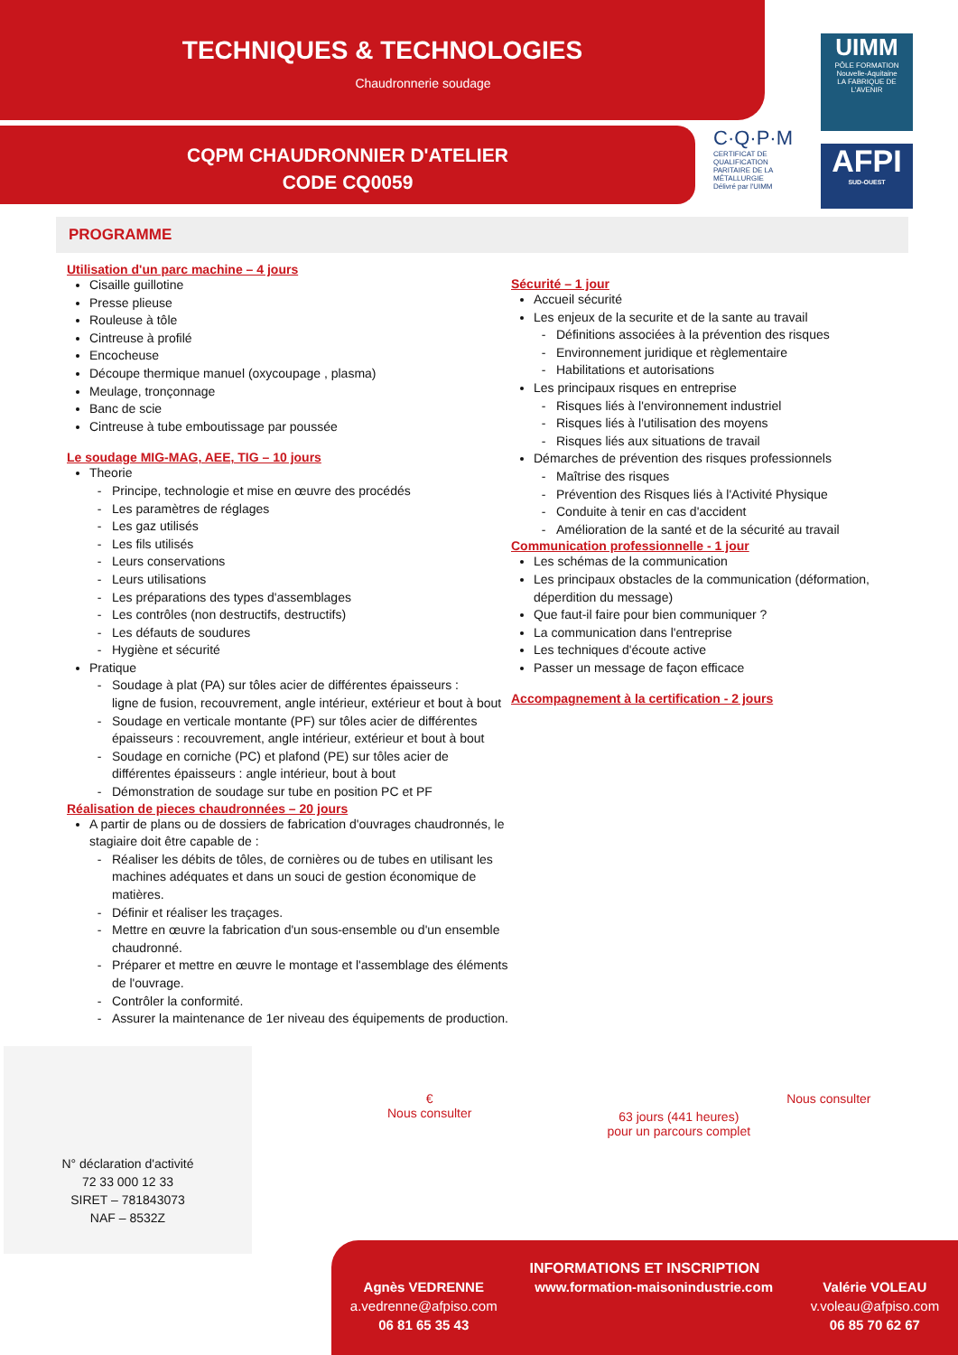TECHNIQUES & TECHNOLOGIES
Chaudronnerie soudage
CQPM CHAUDRONNIER D'ATELIER
CODE CQ0059
C·Q·P·M
CERTIFICAT DE QUALIFICATION PARITAIRE DE LA MÉTALLURGIE
Délivré par l'UIMM
UIMM
PÔLE FORMATION
Nouvelle-Aquitaine
LA FABRIQUE DE L'AVENIR
AFPI
SUD-OUEST
PROGRAMME
Utilisation d'un parc machine – 4 jours
Cisaille guillotine
Presse plieuse
Rouleuse à tôle
Cintreuse à profilé
Encocheuse
Découpe thermique manuel (oxycoupage , plasma)
Meulage, tronçonnage
Banc de scie
Cintreuse à tube emboutissage par poussée
Le soudage MIG-MAG, AEE, TIG – 10 jours
Theorie
Principe, technologie et mise en œuvre des procédés
Les paramètres de réglages
Les gaz utilisés
Les fils utilisés
Leurs conservations
Leurs utilisations
Les préparations des types d'assemblages
Les contrôles (non destructifs, destructifs)
Les défauts de soudures
Hygiène et sécurité
Pratique
Soudage à plat (PA) sur tôles acier de différentes épaisseurs :
ligne de fusion, recouvrement, angle intérieur, extérieur et bout à bout
Soudage en verticale montante (PF) sur tôles acier de différentes épaisseurs : recouvrement, angle intérieur, extérieur et bout à bout
Soudage en corniche (PC) et plafond (PE) sur tôles acier de différentes épaisseurs : angle intérieur, bout à bout
Démonstration de soudage sur tube en position PC et PF
Réalisation de pieces chaudronnées – 20 jours
A partir de plans ou de dossiers de fabrication d'ouvrages chaudronnés, le stagiaire doit être capable de :
Réaliser les débits de tôles, de cornières ou de tubes en utilisant les machines adéquates et dans un souci de gestion économique de matières.
Définir et réaliser les traçages.
Mettre en œuvre la fabrication d'un sous-ensemble ou d'un ensemble chaudronné.
Préparer et mettre en œuvre le montage et l'assemblage des éléments de l'ouvrage.
Contrôler la conformité.
Assurer la maintenance de 1er niveau des équipements de production.
Sécurité – 1 jour
Accueil sécurité
Les enjeux de la securite et de la sante au travail
Définitions associées à la prévention des risques
Environnement juridique et règlementaire
Habilitations et autorisations
Les principaux risques en entreprise
Risques liés à l'environnement industriel
Risques liés à l'utilisation des moyens
Risques liés aux situations de travail
Démarches de prévention des risques professionnels
Maîtrise des risques
Prévention des Risques liés à l'Activité Physique
Conduite à tenir en cas d'accident
Amélioration de la santé et de la sécurité au travail
Communication professionnelle - 1 jour
Les schémas de la communication
Les principaux obstacles de la communication (déformation, déperdition du message)
Que faut-il faire pour bien communiquer ?
La communication dans l'entreprise
Les techniques d'écoute active
Passer un message de façon efficace
Accompagnement à la certification - 2 jours
N° déclaration d'activité
72 33 000 12 33
SIRET – 781843073
NAF – 8532Z
€
Nous consulter
63 jours (441 heures)
pour un parcours complet
Nous consulter
INFORMATIONS ET INSCRIPTION
Agnès VEDRENNE
a.vedrenne@afpiso.com
06 81 65 35 43
www.formation-maisonindustrie.com
Valérie VOLEAU
v.voleau@afpiso.com
06 85 70 62 67